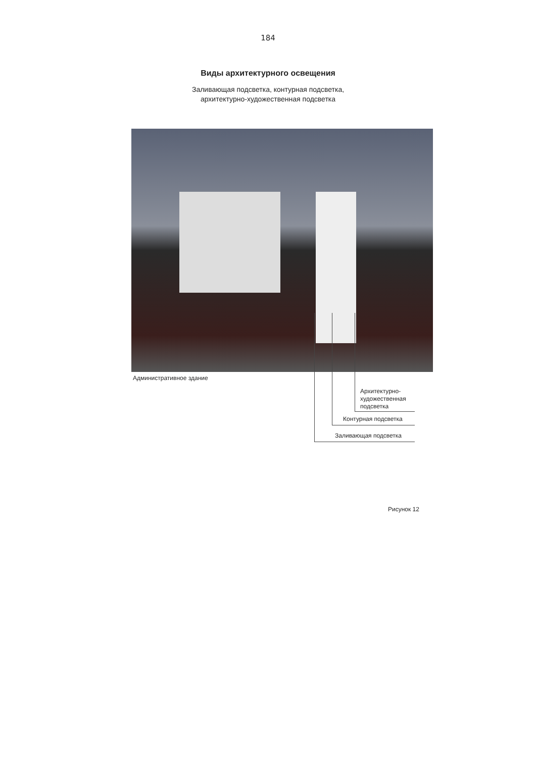184
Виды архитектурного освещения
Заливающая подсветка, контурная подсветка,
архитектурно-художественная подсветка
Административное здание
Архитектурно-
художественная
подсветка
Контурная подсветка
Заливающая подсветка
Рисунок 12